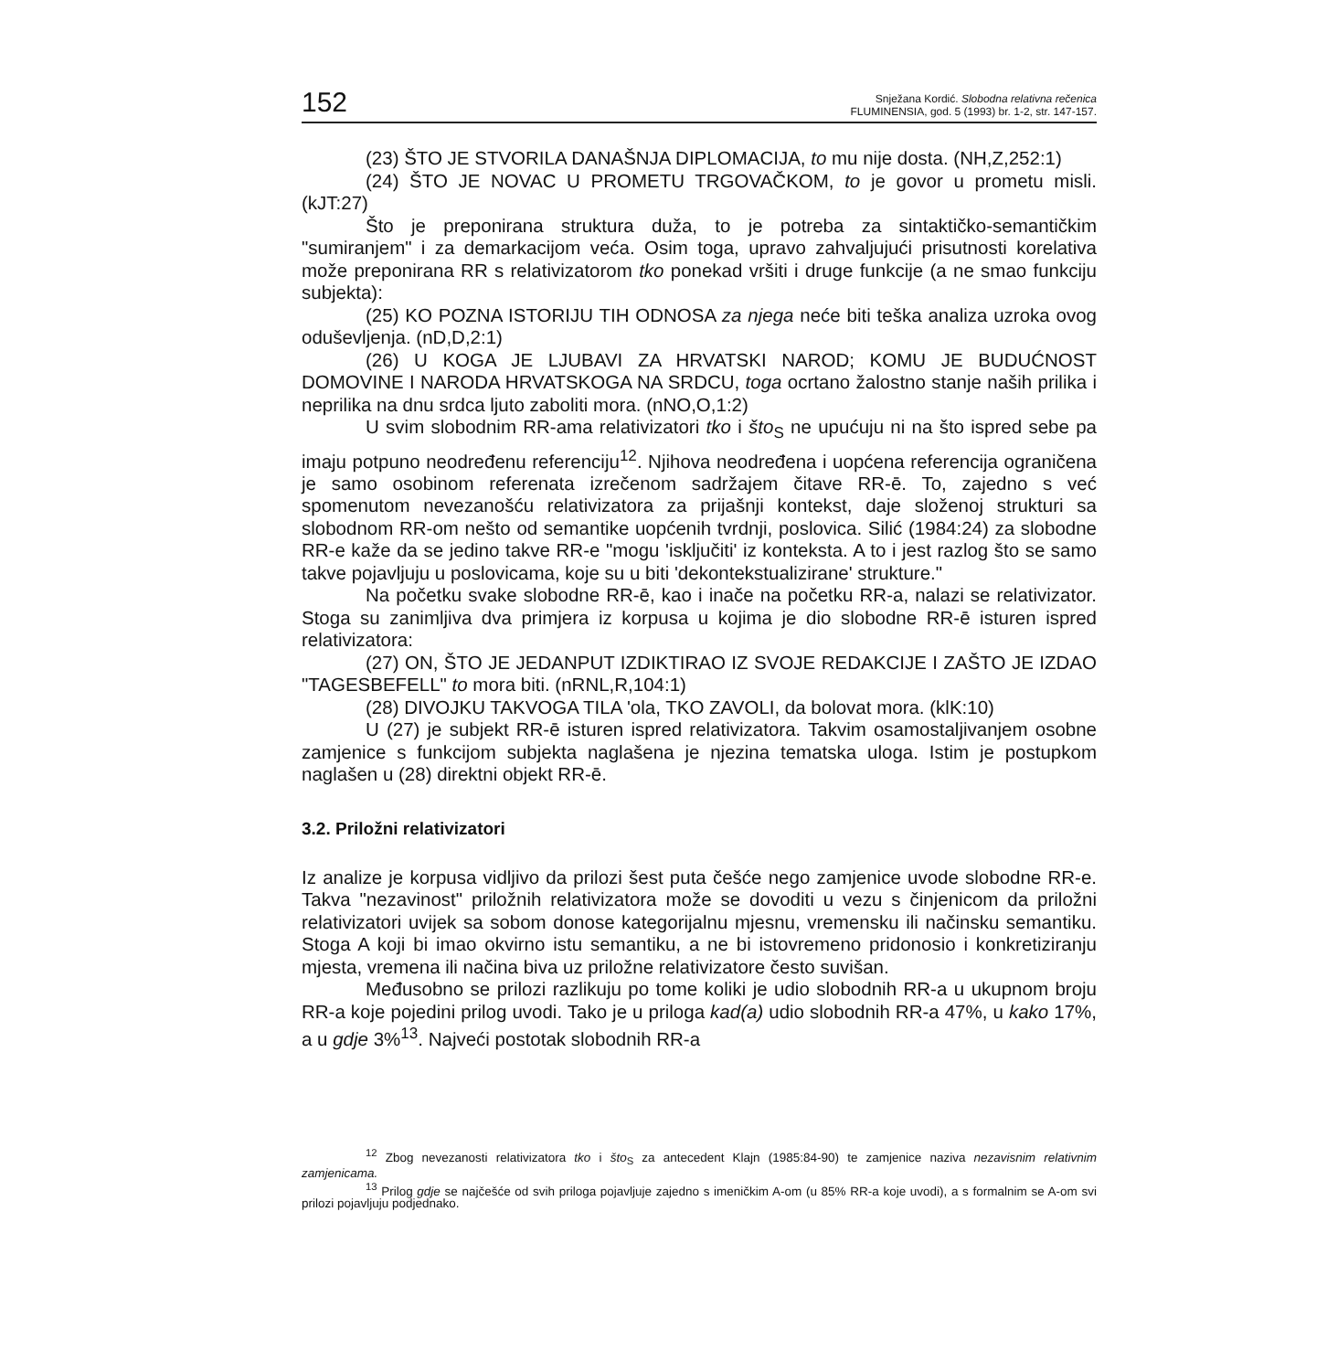152 Snježana Kordić. Slobodna relativna rečenica
FLUMINENSIA, god. 5 (1993) br. 1-2, str. 147-157.
(23) ŠTO JE STVORILA DANAŠNJA DIPLOMACIJA, to mu nije dosta. (NH,Z,252:1)
(24) ŠTO JE NOVAC U PROMETU TRGOVAČKOM, to je govor u prometu misli. (kJT:27)
Što je preponirana struktura duža, to je potreba za sintaktičko-semantičkim "sumiranjem" i za demarkacijom veća. Osim toga, upravo zahvaljujući prisutnosti korelativa može preponirana RR s relativizatorom tko ponekad vršiti i druge funkcije (a ne smao funkciju subjekta):
(25) KO POZNA ISTORIJU TIH ODNOSA za njega neće biti teška analiza uzroka ovog oduševljenja. (nD,D,2:1)
(26) U KOGA JE LJUBAVI ZA HRVATSKI NAROD; KOMU JE BUDUĆNOST DOMOVINE I NARODA HRVATSKOGA NA SRDCU, toga ocrtano žalostno stanje naših prilika i neprilika na dnu srdca ljuto zaboliti mora. (nNO,O,1:2)
U svim slobodnim RR-ama relativizatori tko i što<sub>S</sub> ne upućuju ni na što ispred sebe pa imaju potpuno neodređenu referenciju<sup>12</sup>. Njihova neodređena i uopćena referencija ograničena je samo osobinom referenata izrečenom sadržajem čitave RR-ē. To, zajedno s već spomenutom nevezanošću relativizatora za prijašnji kontekst, daje složenoj strukturi sa slobodnom RR-om nešto od semantike uopćenih tvrdnji, poslovica. Silić (1984:24) za slobodne RR-e kaže da se jedino takve RR-e "mogu 'isključiti' iz konteksta. A to i jest razlog što se samo takve pojavljuju u poslovicama, koje su u biti 'dekontekstualizirane' strukture."
Na početku svake slobodne RR-ē, kao i inače na početku RR-a, nalazi se relativizator. Stoga su zanimljiva dva primjera iz korpusa u kojima je dio slobodne RR-ē isturen ispred relativizatora:
(27) ON, ŠTO JE JEDANPUT IZDIKTIRAO IZ SVOJE REDAKCIJE I ZAŠTO JE IZDAO "TAGESBEFELL" to mora biti. (nRNL,R,104:1)
(28) DIVOJKU TAKVOGA TILA 'ola, TKO ZAVOLI, da bolovat mora. (klK:10)
U (27) je subjekt RR-ē isturen ispred relativizatora. Takvim osamostaljivanjem osobne zamjenice s funkcijom subjekta naglašena je njezina tematska uloga. Istim je postupkom naglašen u (28) direktni objekt RR-ē.
3.2. Priložni relativizatori
Iz analize je korpusa vidljivo da prilozi šest puta češće nego zamjenice uvode slobodne RR-e. Takva "nezavinost" priložnih relativizatora može se dovoditi u vezu s činjenicom da priložni relativizatori uvijek sa sobom donose kategorijalnu mjesnu, vremensku ili načinsku semantiku. Stoga A koji bi imao okvirno istu semantiku, a ne bi istovremeno pridonosio i konkretiziranju mjesta, vremena ili načina biva uz priložne relativizatore često suvišan.
Međusobno se prilozi razlikuju po tome koliki je udio slobodnih RR-a u ukupnom broju RR-a koje pojedini prilog uvodi. Tako je u priloga kad(a) udio slobodnih RR-a 47%, u kako 17%, a u gdje 3%<sup>13</sup>. Najveći postotak slobodnih RR-a
<sup>12</sup> Zbog nevezanosti relativizatora tko i što<sub>S</sub> za antecedent Klajn (1985:84-90) te zamjenice naziva nezavisnim relativnim zamjenicama.
<sup>13</sup> Prilog gdje se najčešće od svih priloga pojavljuje zajedno s imeničkim A-om (u 85% RR-a koje uvodi), a s formalnim se A-om svi prilozi pojavljuju podjednako.